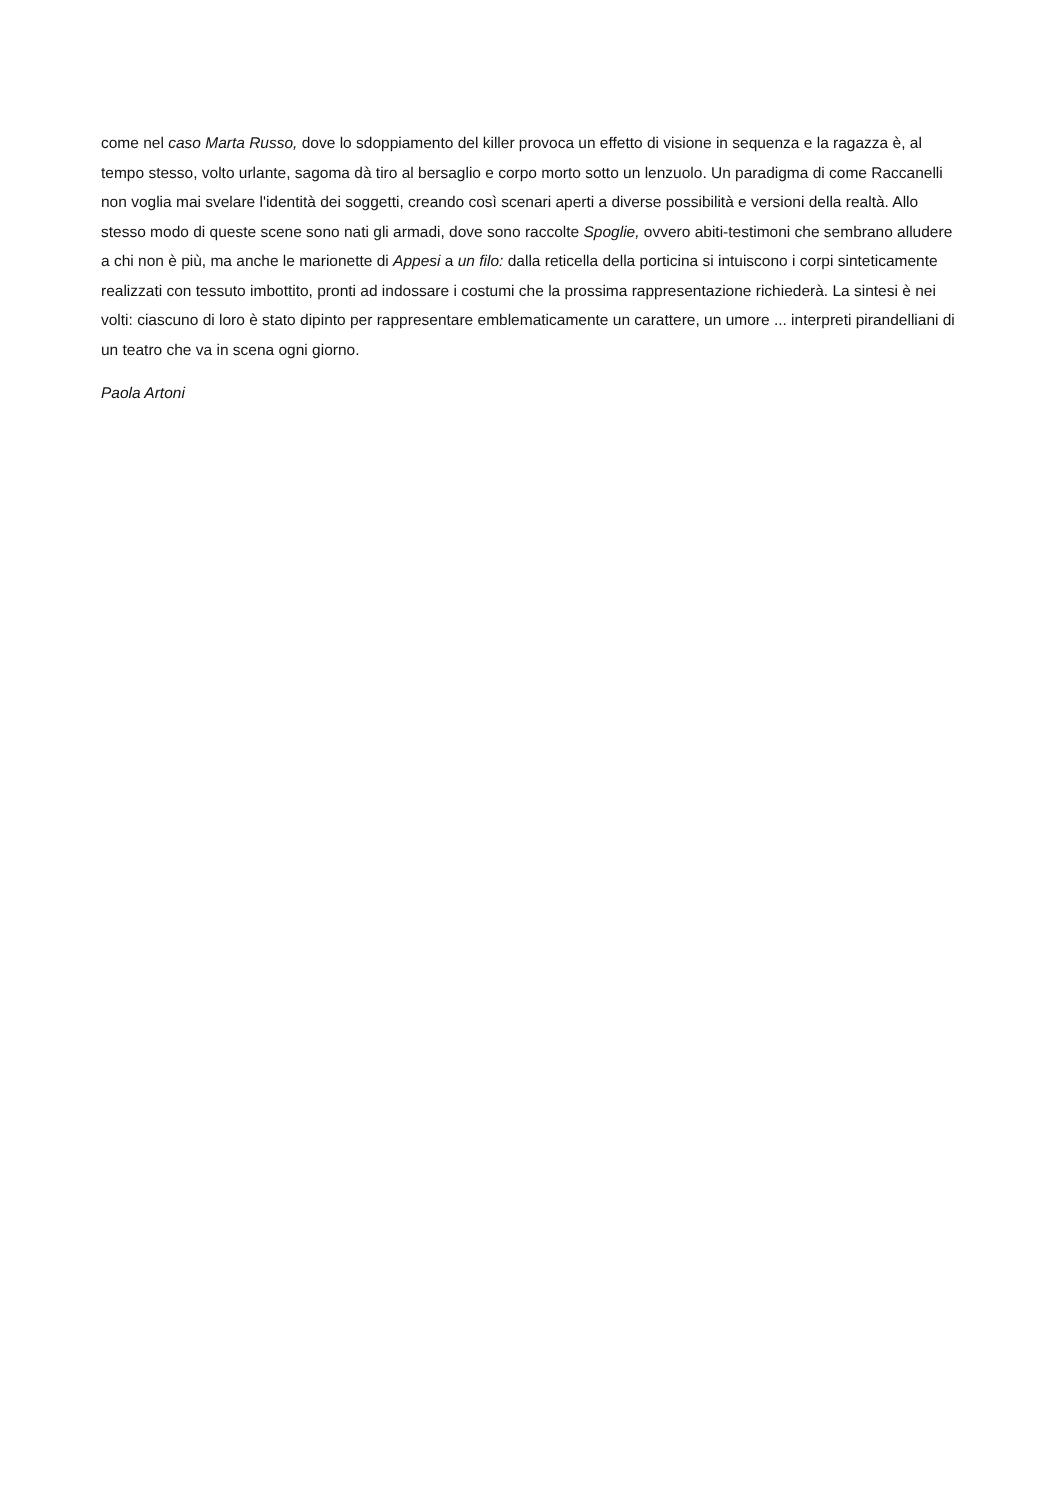come nel caso Marta Russo, dove lo sdoppiamento del killer provoca un effetto di visione in sequenza e la ragazza è, al tempo stesso, volto urlante, sagoma dà tiro al bersaglio e corpo morto sotto un lenzuolo. Un paradigma di come Raccanelli non voglia mai svelare l'identità dei soggetti, creando così scenari aperti a diverse possibilità e versioni della realtà. Allo stesso modo di queste scene sono nati gli armadi, dove sono raccolte Spoglie, ovvero abiti-testimoni che sembrano alludere a chi non è più, ma anche le marionette di Appesi a un filo: dalla reticella della porticina si intuiscono i corpi sinteticamente realizzati con tessuto imbottito, pronti ad indossare i costumi che la prossima rappresentazione richiederà. La sintesi è nei volti: ciascuno di loro è stato dipinto per rappresentare emblematicamente un carattere, un umore ... interpreti pirandelliani di un teatro che va in scena ogni giorno.
Paola Artoni